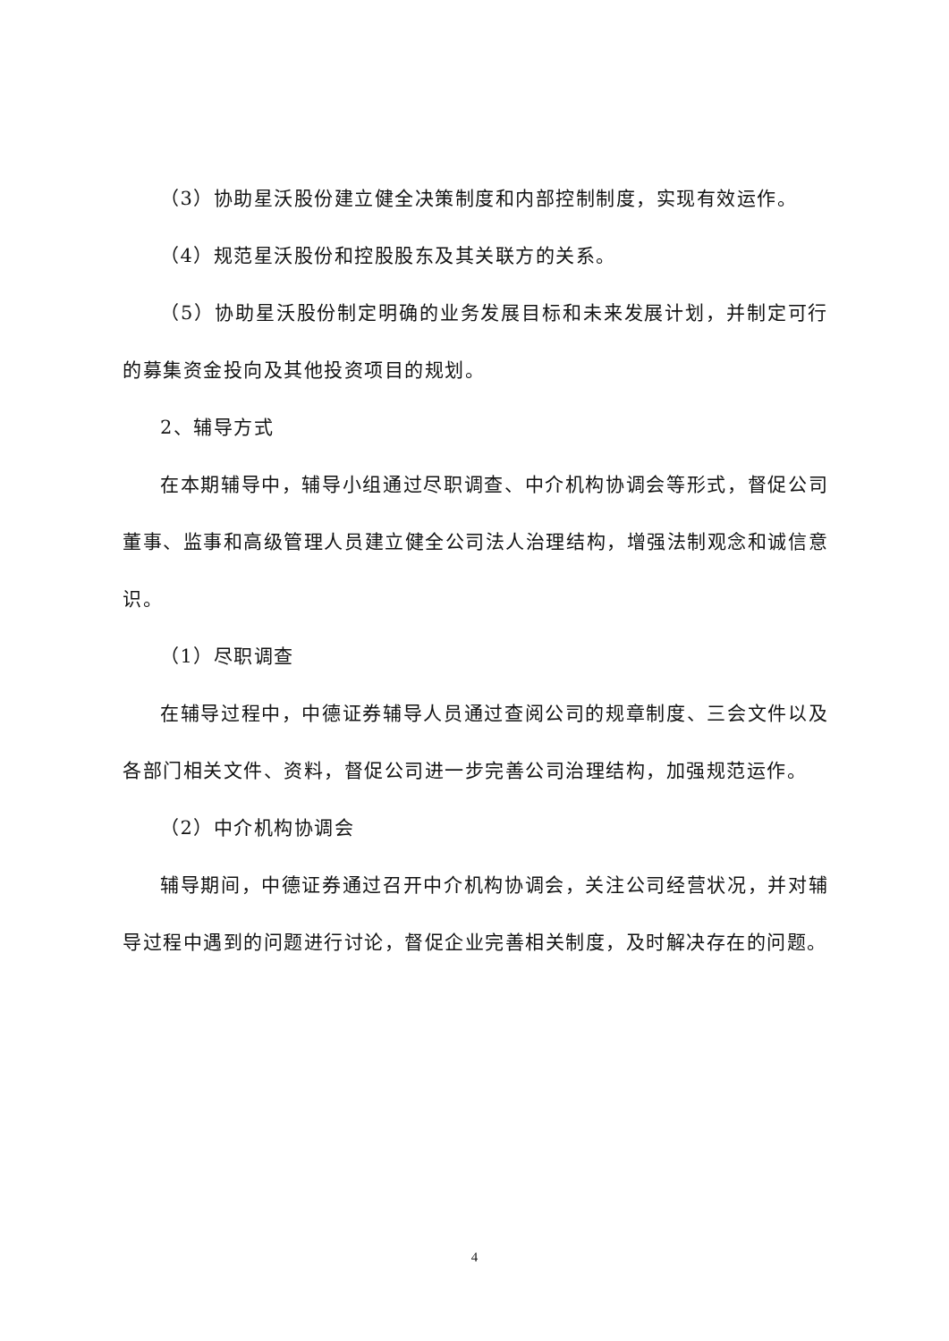（3）协助星沃股份建立健全决策制度和内部控制制度，实现有效运作。
（4）规范星沃股份和控股股东及其关联方的关系。
（5）协助星沃股份制定明确的业务发展目标和未来发展计划，并制定可行的募集资金投向及其他投资项目的规划。
2、辅导方式
在本期辅导中，辅导小组通过尽职调查、中介机构协调会等形式，督促公司董事、监事和高级管理人员建立健全公司法人治理结构，增强法制观念和诚信意识。
（1）尽职调查
在辅导过程中，中德证券辅导人员通过查阅公司的规章制度、三会文件以及各部门相关文件、资料，督促公司进一步完善公司治理结构，加强规范运作。
（2）中介机构协调会
辅导期间，中德证券通过召开中介机构协调会，关注公司经营状况，并对辅导过程中遇到的问题进行讨论，督促企业完善相关制度，及时解决存在的问题。
4